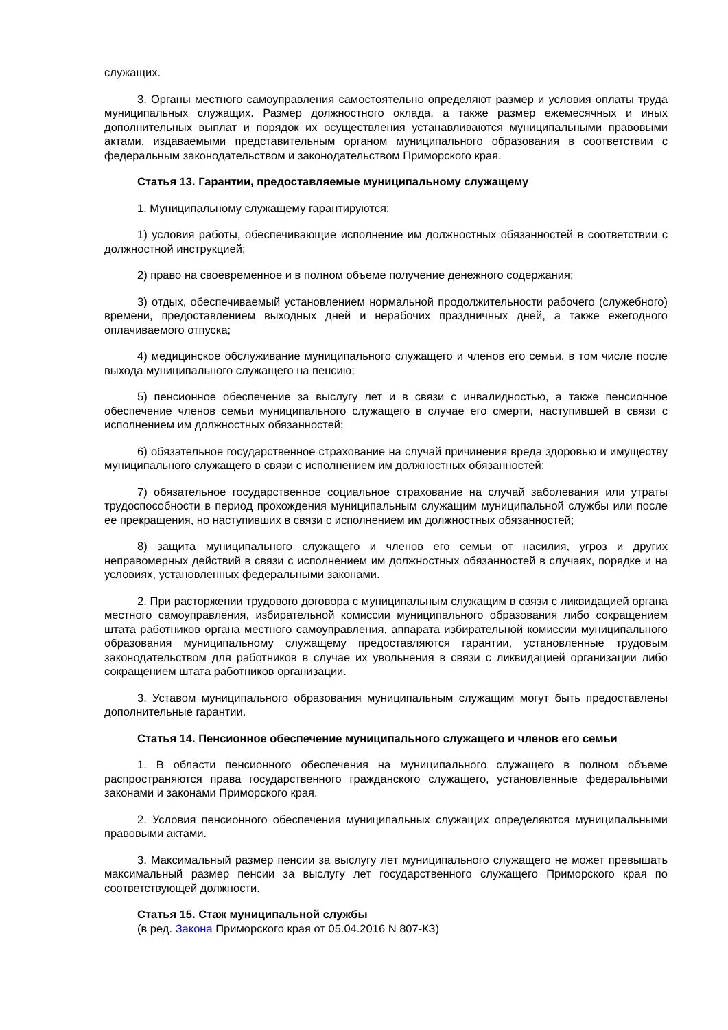служащих.
3. Органы местного самоуправления самостоятельно определяют размер и условия оплаты труда муниципальных служащих. Размер должностного оклада, а также размер ежемесячных и иных дополнительных выплат и порядок их осуществления устанавливаются муниципальными правовыми актами, издаваемыми представительным органом муниципального образования в соответствии с федеральным законодательством и законодательством Приморского края.
Статья 13. Гарантии, предоставляемые муниципальному служащему
1. Муниципальному служащему гарантируются:
1) условия работы, обеспечивающие исполнение им должностных обязанностей в соответствии с должностной инструкцией;
2) право на своевременное и в полном объеме получение денежного содержания;
3) отдых, обеспечиваемый установлением нормальной продолжительности рабочего (служебного) времени, предоставлением выходных дней и нерабочих праздничных дней, а также ежегодного оплачиваемого отпуска;
4) медицинское обслуживание муниципального служащего и членов его семьи, в том числе после выхода муниципального служащего на пенсию;
5) пенсионное обеспечение за выслугу лет и в связи с инвалидностью, а также пенсионное обеспечение членов семьи муниципального служащего в случае его смерти, наступившей в связи с исполнением им должностных обязанностей;
6) обязательное государственное страхование на случай причинения вреда здоровью и имуществу муниципального служащего в связи с исполнением им должностных обязанностей;
7) обязательное государственное социальное страхование на случай заболевания или утраты трудоспособности в период прохождения муниципальным служащим муниципальной службы или после ее прекращения, но наступивших в связи с исполнением им должностных обязанностей;
8) защита муниципального служащего и членов его семьи от насилия, угроз и других неправомерных действий в связи с исполнением им должностных обязанностей в случаях, порядке и на условиях, установленных федеральными законами.
2. При расторжении трудового договора с муниципальным служащим в связи с ликвидацией органа местного самоуправления, избирательной комиссии муниципального образования либо сокращением штата работников органа местного самоуправления, аппарата избирательной комиссии муниципального образования муниципальному служащему предоставляются гарантии, установленные трудовым законодательством для работников в случае их увольнения в связи с ликвидацией организации либо сокращением штата работников организации.
3. Уставом муниципального образования муниципальным служащим могут быть предоставлены дополнительные гарантии.
Статья 14. Пенсионное обеспечение муниципального служащего и членов его семьи
1. В области пенсионного обеспечения на муниципального служащего в полном объеме распространяются права государственного гражданского служащего, установленные федеральными законами и законами Приморского края.
2. Условия пенсионного обеспечения муниципальных служащих определяются муниципальными правовыми актами.
3. Максимальный размер пенсии за выслугу лет муниципального служащего не может превышать максимальный размер пенсии за выслугу лет государственного служащего Приморского края по соответствующей должности.
Статья 15. Стаж муниципальной службы
(в ред. Закона Приморского края от 05.04.2016 N 807-КЗ)